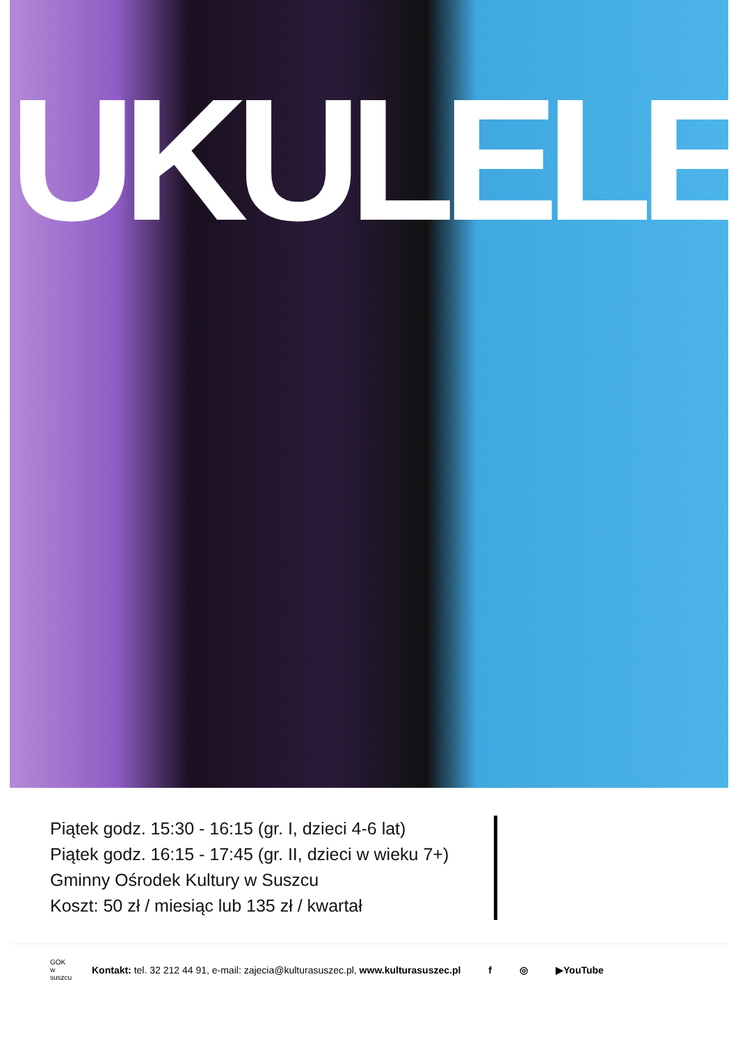UKULELE
Piątek godz. 15:30 - 16:15 (gr. I, dzieci 4-6 lat)
Piątek godz. 16:15 - 17:45 (gr. II, dzieci w wieku 7+)
Gminny Ośrodek Kultury w Suszcu
Koszt: 50 zł / miesiąc lub 135 zł / kwartał
GOK
w suszcu
Kontakt: tel. 32 212 44 91, e-mail: zajecia@kulturasuszec.pl, www.kulturasuszec.pl
f ◎ ▶YouTube